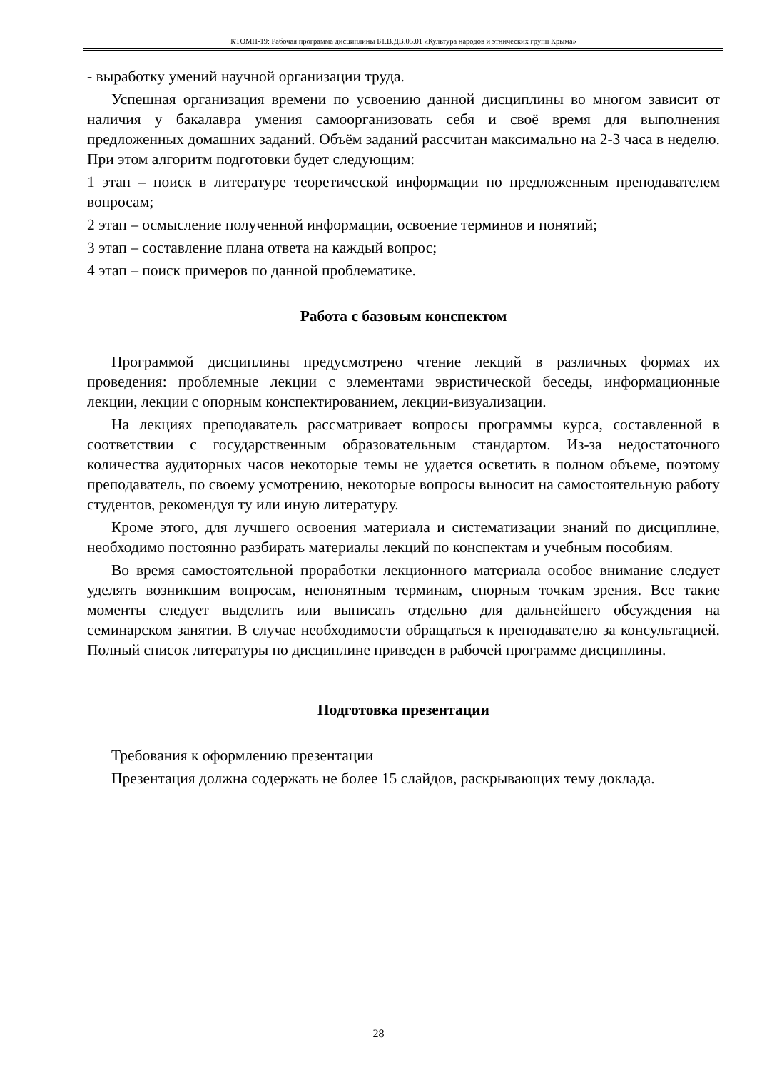КТОМП-19: Рабочая программа дисциплины Б1.В.ДВ.05.01 «Культура народов и этнических групп Крыма»
- выработку умений научной организации труда.
Успешная организация времени по усвоению данной дисциплины во многом зависит от наличия у бакалавра умения самоорганизовать себя и своё время для выполнения предложенных домашних заданий. Объём заданий рассчитан максимально на 2-3 часа в неделю. При этом алгоритм подготовки будет следующим:
1 этап – поиск в литературе теоретической информации по предложенным преподавателем вопросам;
2 этап – осмысление полученной информации, освоение терминов и понятий;
3 этап – составление плана ответа на каждый вопрос;
4 этап – поиск примеров по данной проблематике.
Работа с базовым конспектом
Программой дисциплины предусмотрено чтение лекций в различных формах их проведения: проблемные лекции с элементами эвристической беседы, информационные лекции, лекции с опорным конспектированием, лекции-визуализации.
На лекциях преподаватель рассматривает вопросы программы курса, составленной в соответствии с государственным образовательным стандартом. Из-за недостаточного количества аудиторных часов некоторые темы не удается осветить в полном объеме, поэтому преподаватель, по своему усмотрению, некоторые вопросы выносит на самостоятельную работу студентов, рекомендуя ту или иную литературу.
Кроме этого, для лучшего освоения материала и систематизации знаний по дисциплине, необходимо постоянно разбирать материалы лекций по конспектам и учебным пособиям.
Во время самостоятельной проработки лекционного материала особое внимание следует уделять возникшим вопросам, непонятным терминам, спорным точкам зрения. Все такие моменты следует выделить или выписать отдельно для дальнейшего обсуждения на семинарском занятии. В случае необходимости обращаться к преподавателю за консультацией. Полный список литературы по дисциплине приведен в рабочей программе дисциплины.
Подготовка презентации
Требования к оформлению презентации
Презентация должна содержать не более 15 слайдов, раскрывающих тему доклада.
28